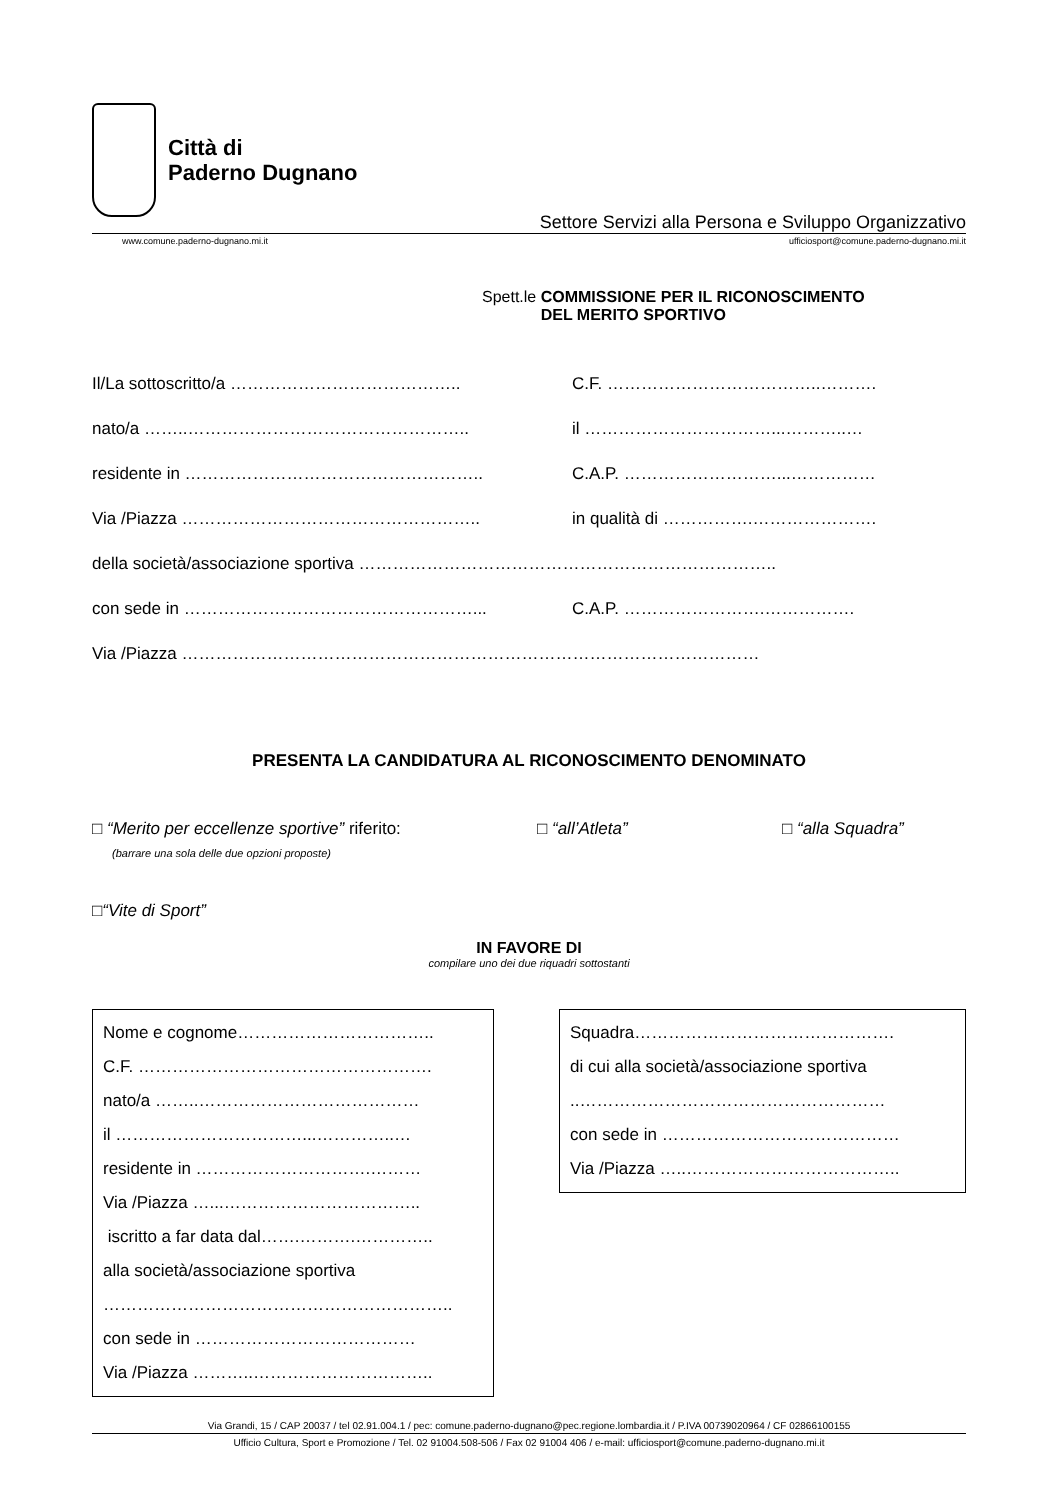Città di
Paderno Dugnano
Settore Servizi alla Persona e Sviluppo Organizzativo
www.comune.paderno-dugnano.mi.it ufficiosport@comune.paderno-dugnano.mi.it
Spett.le COMMISSIONE PER IL RICONOSCIMENTO
DEL MERITO SPORTIVO
Il/La sottoscritto/a ………………………………….. C.F. ………………………………..……….
nato/a ……..………………………………………….. il ……………………………...………..…
residente in …………………………………………….. C.A.P. ………………………...……………
Via /Piazza …………………………………………….. in qualità di …………….………………….
della società/associazione sportiva ………………………………………………………………..
con sede in ……………………………………………... C.A.P. …………………….…………….
Via /Piazza …………………………………………………………………………………………
PRESENTA LA CANDIDATURA AL RICONOSCIMENTO DENOMINATO
□ “Merito per eccellenze sportive” riferito: □ “all’Atleta” □ “alla Squadra”
(barrare una sola delle due opzioni proposte)
□ “Vite di Sport”
IN FAVORE DI
compilare uno dei due riquadri sottostanti
Nome e cognome……………………………..
C.F. …………………………………………….
nato/a ……..…………………………………
il ……………………………...…………..…
residente in ………………………….………
Via /Piazza …...……………………………..
iscritto a far data dal…….……….…………..
alla società/associazione sportiva
……………………………………………………..
con sede in …………………………………
Via /Piazza ………..…………………………..
Squadra……………………………………….
di cui alla società/associazione sportiva
..………………………………………………
con sede in ……………………………………
Via /Piazza …..………………………………..
Via Grandi, 15 / CAP 20037 / tel 02.91.004.1 / pec: comune.paderno-dugnano@pec.regione.lombardia.it / P.IVA 00739020964 / CF 02866100155
Ufficio Cultura, Sport e Promozione / Tel. 02 91004.508-506 / Fax 02 91004 406 / e-mail: ufficiosport@comune.paderno-dugnano.mi.it